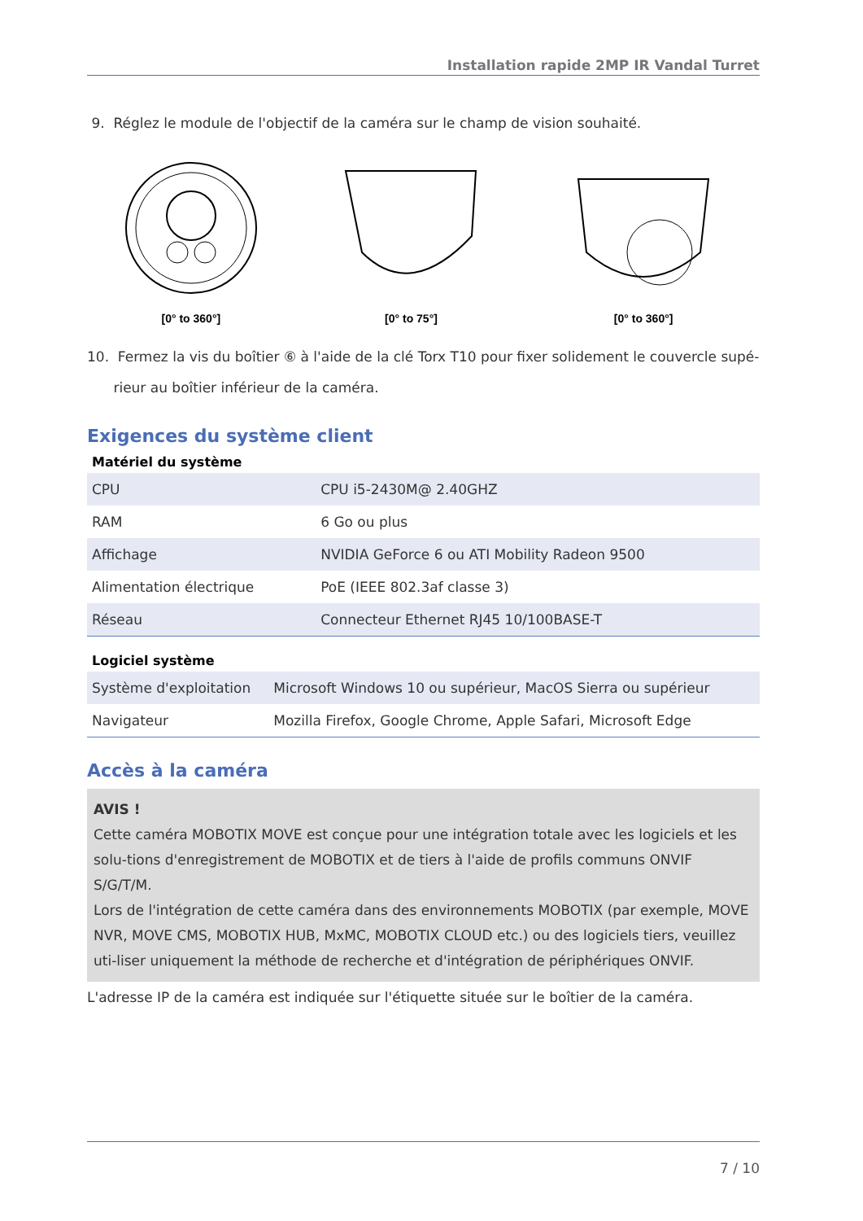Installation rapide 2MP IR Vandal Turret
9. Réglez le module de l'objectif de la caméra sur le champ de vision souhaité.
[0° to 360°] [0° to 75°] [0° to 360°]
10. Fermez la vis du boîtier ⑥ à l'aide de la clé Torx T10 pour fixer solidement le couvercle supé-
rieur au boîtier inférieur de la caméra.
Exigences du système client
Matériel du système
| CPU | CPU i5-2430M@ 2.40GHZ |
| RAM | 6 Go ou plus |
| Affichage | NVIDIA GeForce 6 ou ATI Mobility Radeon 9500 |
| Alimentation électrique | PoE (IEEE 802.3af classe 3) |
| Réseau | Connecteur Ethernet RJ45 10/100BASE-T |
Logiciel système
| Système d'exploitation | Microsoft Windows 10 ou supérieur, MacOS Sierra ou supérieur |
| Navigateur | Mozilla Firefox, Google Chrome, Apple Safari, Microsoft Edge |
Accès à la caméra
AVIS !
Cette caméra MOBOTIX MOVE est conçue pour une intégration totale avec les logiciels et les solu-tions d'enregistrement de MOBOTIX et de tiers à l'aide de profils communs ONVIF S/G/T/M.
Lors de l'intégration de cette caméra dans des environnements MOBOTIX (par exemple, MOVE NVR, MOVE CMS, MOBOTIX HUB, MxMC, MOBOTIX CLOUD etc.) ou des logiciels tiers, veuillez uti-liser uniquement la méthode de recherche et d'intégration de périphériques ONVIF.
L'adresse IP de la caméra est indiquée sur l'étiquette située sur le boîtier de la caméra.
7 / 10